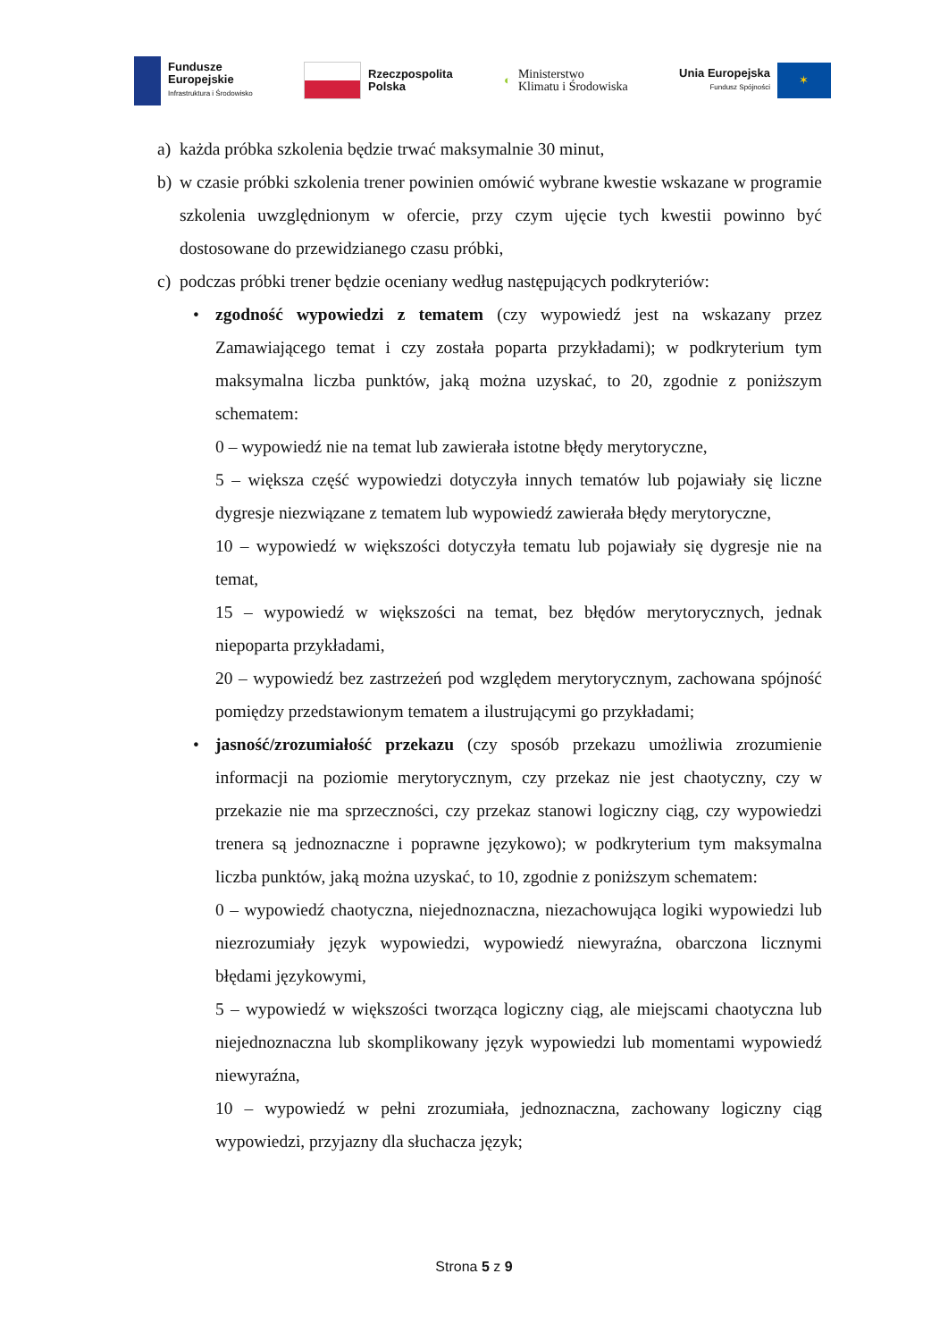Fundusze
Europejskie
Infrastruktura i Środowisko
Rzeczpospolita
Polska
◐ Ministerstwo
Klimatu i Środowiska
Unia Europejska
Fundusz Spójności
✶
a) każda próbka szkolenia będzie trwać maksymalnie 30 minut,
b) w czasie próbki szkolenia trener powinien omówić wybrane kwestie wskazane w programie szkolenia uwzględnionym w ofercie, przy czym ujęcie tych kwestii powinno być dostosowane do przewidzianego czasu próbki,
c) podczas próbki trener będzie oceniany według następujących podkryteriów:
•
zgodność wypowiedzi z tematem (czy wypowiedź jest na wskazany przez Zamawiającego temat i czy została poparta przykładami); w podkryterium tym maksymalna liczba punktów, jaką można uzyskać, to 20, zgodnie z poniższym schematem:
0 – wypowiedź nie na temat lub zawierała istotne błędy merytoryczne,
5 – większa część wypowiedzi dotyczyła innych tematów lub pojawiały się liczne dygresje niezwiązane z tematem lub wypowiedź zawierała błędy merytoryczne,
10 – wypowiedź w większości dotyczyła tematu lub pojawiały się dygresje nie na temat,
15 – wypowiedź w większości na temat, bez błędów merytorycznych, jednak niepoparta przykładami,
20 – wypowiedź bez zastrzeżeń pod względem merytorycznym, zachowana spójność pomiędzy przedstawionym tematem a ilustrującymi go przykładami;
•
jasność/zrozumiałość przekazu (czy sposób przekazu umożliwia zrozumienie informacji na poziomie merytorycznym, czy przekaz nie jest chaotyczny, czy w przekazie nie ma sprzeczności, czy przekaz stanowi logiczny ciąg, czy wypowiedzi trenera są jednoznaczne i poprawne językowo); w podkryterium tym maksymalna liczba punktów, jaką można uzyskać, to 10, zgodnie z poniższym schematem:
0 – wypowiedź chaotyczna, niejednoznaczna, niezachowująca logiki wypowiedzi lub niezrozumiały język wypowiedzi, wypowiedź niewyraźna, obarczona licznymi błędami językowymi,
5 – wypowiedź w większości tworząca logiczny ciąg, ale miejscami chaotyczna lub niejednoznaczna lub skomplikowany język wypowiedzi lub momentami wypowiedź niewyraźna,
10 – wypowiedź w pełni zrozumiała, jednoznaczna, zachowany logiczny ciąg wypowiedzi, przyjazny dla słuchacza język;
Strona 5 z 9